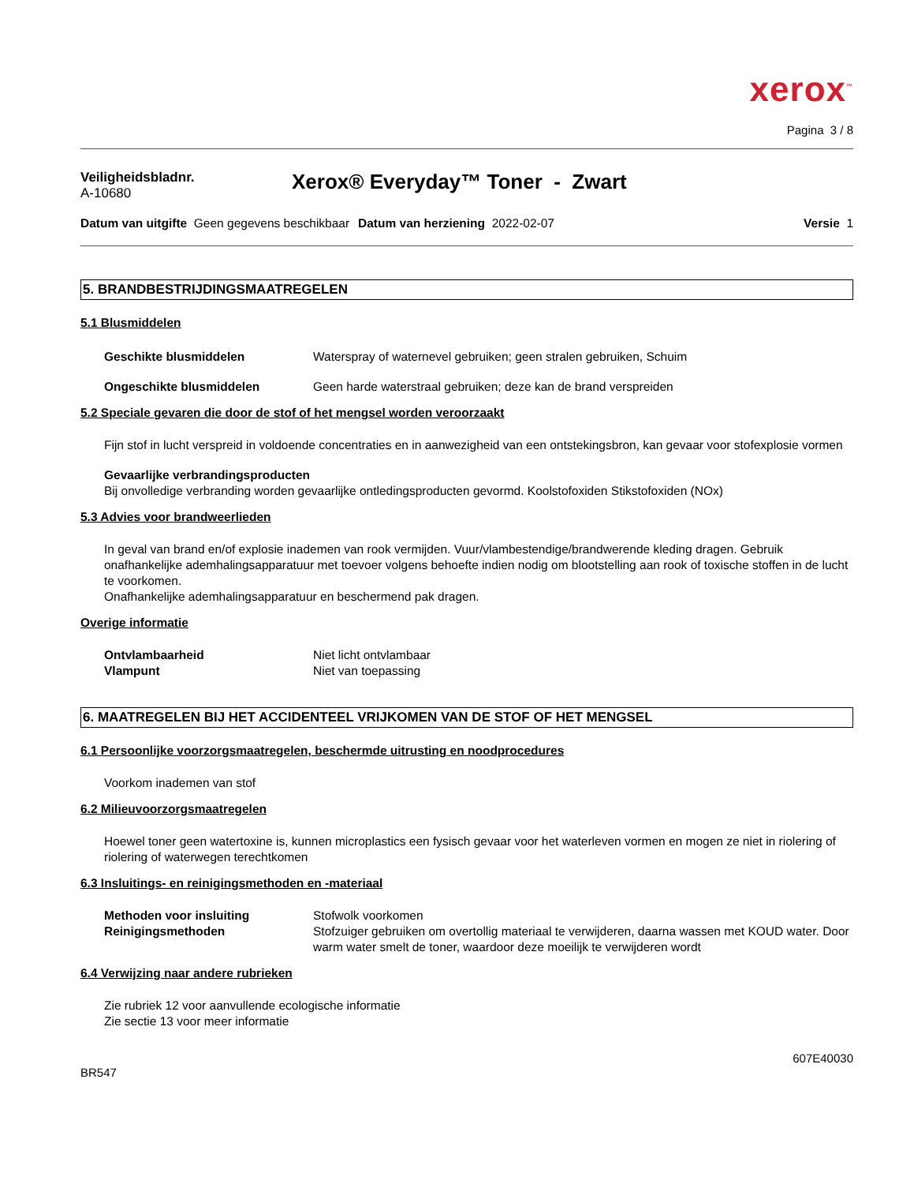xerox<sup>™</sup>
Pagina 3 / 8
Veiligheidsbladnr.
A-10680
Xerox® Everyday™ Toner - Zwart
Datum van uitgifte Geen gegevens beschikbaar
Datum van herziening 2022-02-07
Versie 1
5. BRANDBESTRIJDINGSMAATREGELEN
5.1 Blusmiddelen
Geschikte blusmiddelen Waterspray of waternevel gebruiken; geen stralen gebruiken, Schuim
Ongeschikte blusmiddelen Geen harde waterstraal gebruiken; deze kan de brand verspreiden
5.2 Speciale gevaren die door de stof of het mengsel worden veroorzaakt
Fijn stof in lucht verspreid in voldoende concentraties en in aanwezigheid van een ontstekingsbron, kan gevaar voor stofexplosie vormen
Gevaarlijke verbrandingsproducten
Bij onvolledige verbranding worden gevaarlijke ontledingsproducten gevormd. Koolstofoxiden Stikstofoxiden (NOx)
5.3 Advies voor brandweerlieden
In geval van brand en/of explosie inademen van rook vermijden. Vuur/vlambestendige/brandwerende kleding dragen. Gebruik onafhankelijke ademhalingsapparatuur met toevoer volgens behoefte indien nodig om blootstelling aan rook of toxische stoffen in de lucht te voorkomen.
Onafhankelijke ademhalingsapparatuur en beschermend pak dragen.
Overige informatie
Ontvlambaarheid Niet licht ontvlambaar
Vlampunt Niet van toepassing
6. MAATREGELEN BIJ HET ACCIDENTEEL VRIJKOMEN VAN DE STOF OF HET MENGSEL
6.1 Persoonlijke voorzorgsmaatregelen, beschermde uitrusting en noodprocedures
Voorkom inademen van stof
6.2 Milieuvoorzorgsmaatregelen
Hoewel toner geen watertoxine is, kunnen microplastics een fysisch gevaar voor het waterleven vormen en mogen ze niet in riolering of riolering of waterwegen terechtkomen
6.3 Insluitings- en reinigingsmethoden en -materiaal
Methoden voor insluiting Stofwolk voorkomen
Reinigingsmethoden Stofzuiger gebruiken om overtollig materiaal te verwijderen, daarna wassen met KOUD water. Door warm water smelt de toner, waardoor deze moeilijk te verwijderen wordt
6.4 Verwijzing naar andere rubrieken
Zie rubriek 12 voor aanvullende ecologische informatie
Zie sectie 13 voor meer informatie
BR547 607E40030